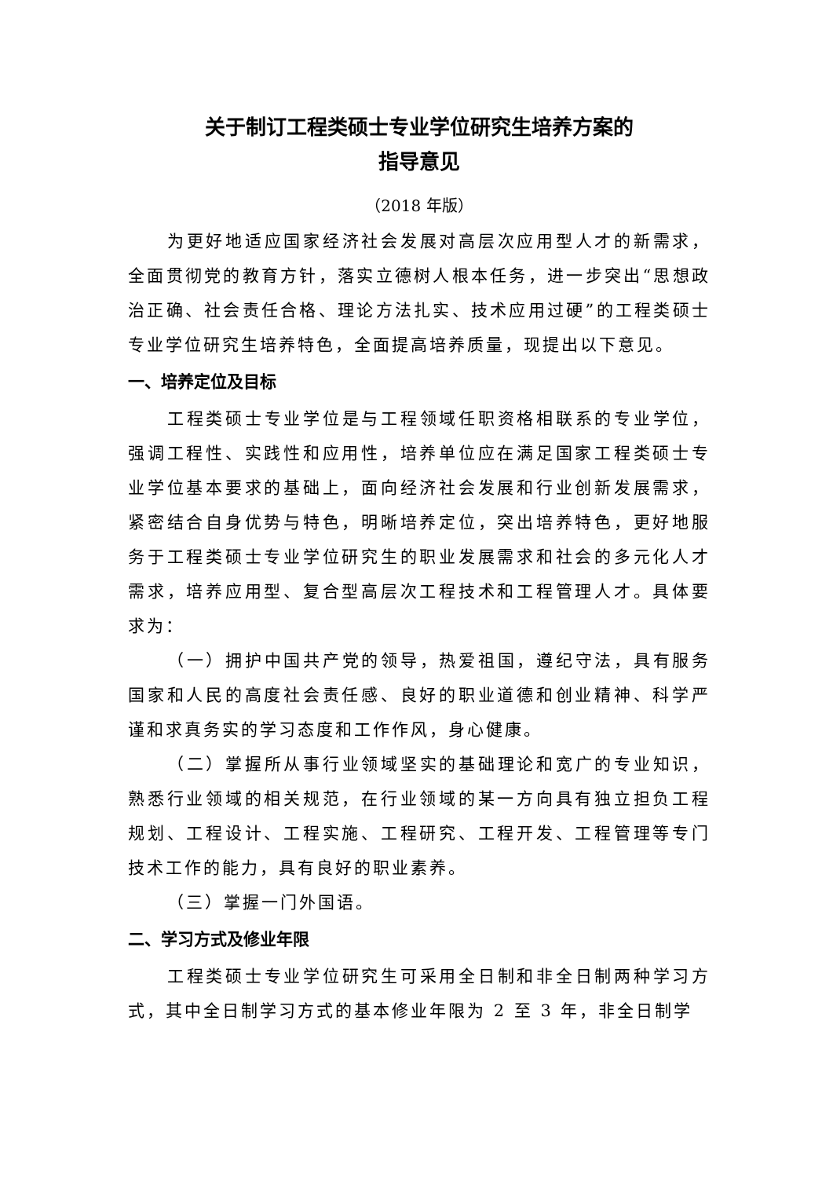关于制订工程类硕士专业学位研究生培养方案的
指导意见
（2018 年版）
为更好地适应国家经济社会发展对高层次应用型人才的新需求，全面贯彻党的教育方针，落实立德树人根本任务，进一步突出“思想政治正确、社会责任合格、理论方法扎实、技术应用过硬”的工程类硕士专业学位研究生培养特色，全面提高培养质量，现提出以下意见。
一、培养定位及目标
工程类硕士专业学位是与工程领域任职资格相联系的专业学位，强调工程性、实践性和应用性，培养单位应在满足国家工程类硕士专业学位基本要求的基础上，面向经济社会发展和行业创新发展需求，紧密结合自身优势与特色，明晰培养定位，突出培养特色，更好地服务于工程类硕士专业学位研究生的职业发展需求和社会的多元化人才需求，培养应用型、复合型高层次工程技术和工程管理人才。具体要求为：
（一）拥护中国共产党的领导，热爱祖国，遵纪守法，具有服务国家和人民的高度社会责任感、良好的职业道德和创业精神、科学严谨和求真务实的学习态度和工作作风，身心健康。
（二）掌握所从事行业领域坚实的基础理论和宽广的专业知识，熟悉行业领域的相关规范，在行业领域的某一方向具有独立担负工程规划、工程设计、工程实施、工程研究、工程开发、工程管理等专门技术工作的能力，具有良好的职业素养。
（三）掌握一门外国语。
二、学习方式及修业年限
工程类硕士专业学位研究生可采用全日制和非全日制两种学习方式，其中全日制学习方式的基本修业年限为 2 至 3 年，非全日制学